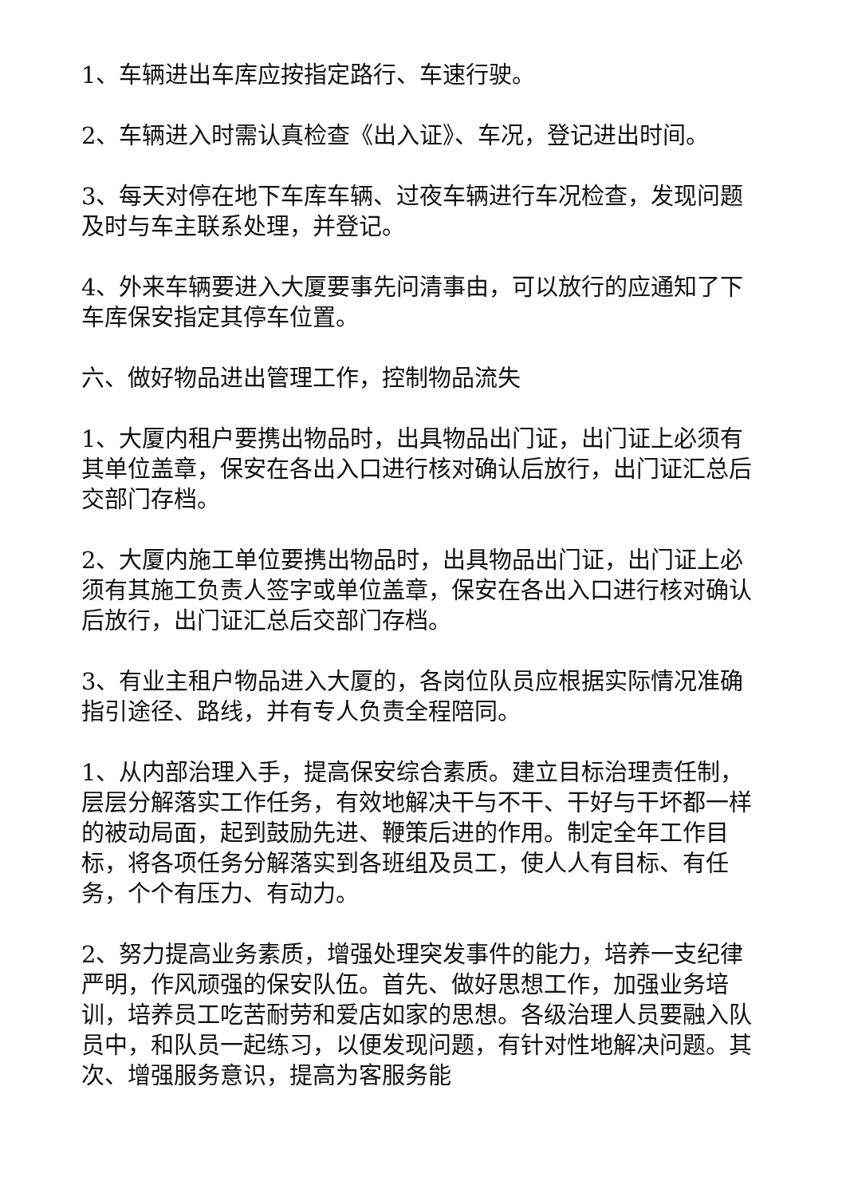1、车辆进出车库应按指定路行、车速行驶。
2、车辆进入时需认真检查《出入证》、车况，登记进出时间。
3、每天对停在地下车库车辆、过夜车辆进行车况检查，发现问题及时与车主联系处理，并登记。
4、外来车辆要进入大厦要事先问清事由，可以放行的应通知了下车库保安指定其停车位置。
六、做好物品进出管理工作，控制物品流失
1、大厦内租户要携出物品时，出具物品出门证，出门证上必须有其单位盖章，保安在各出入口进行核对确认后放行，出门证汇总后交部门存档。
2、大厦内施工单位要携出物品时，出具物品出门证，出门证上必须有其施工负责人签字或单位盖章，保安在各出入口进行核对确认后放行，出门证汇总后交部门存档。
3、有业主租户物品进入大厦的，各岗位队员应根据实际情况准确指引途径、路线，并有专人负责全程陪同。
1、从内部治理入手，提高保安综合素质。建立目标治理责任制，层层分解落实工作任务，有效地解决干与不干、干好与干坏都一样的被动局面，起到鼓励先进、鞭策后进的作用。制定全年工作目标，将各项任务分解落实到各班组及员工，使人人有目标、有任务，个个有压力、有动力。
2、努力提高业务素质，增强处理突发事件的能力，培养一支纪律严明，作风顽强的保安队伍。首先、做好思想工作，加强业务培训，培养员工吃苦耐劳和爱店如家的思想。各级治理人员要融入队员中，和队员一起练习，以便发现问题，有针对性地解决问题。其次、增强服务意识，提高为客服务能